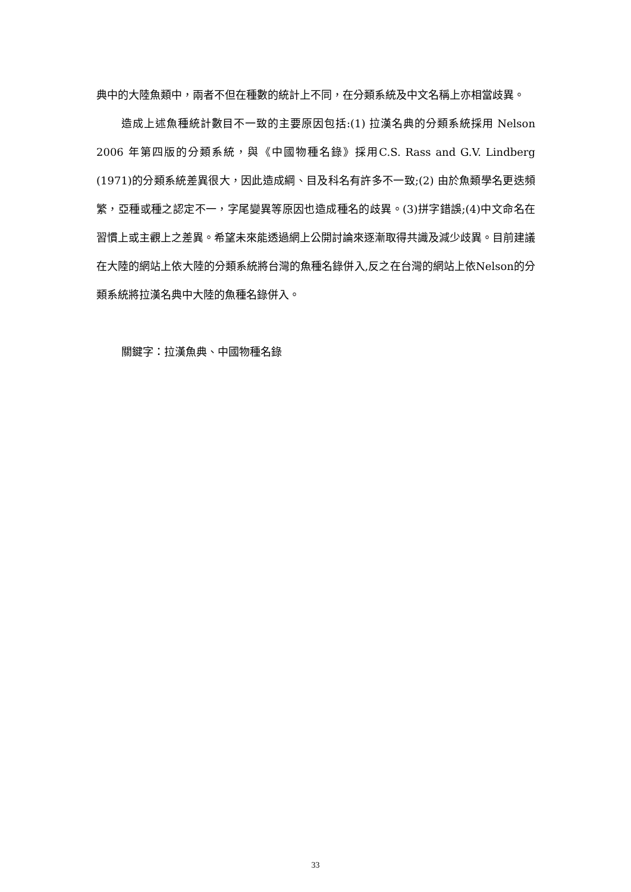典中的大陸魚類中，兩者不但在種數的統計上不同，在分類系統及中文名稱上亦相當歧異。
造成上述魚種統計數目不一致的主要原因包括:(1) 拉漢名典的分類系統採用 Nelson 2006 年第四版的分類系統，與《中國物種名錄》採用C.S. Rass and G.V. Lindberg (1971)的分類系統差異很大，因此造成綱、目及科名有許多不一致;(2) 由於魚類學名更迭頻繁，亞種或種之認定不一，字尾變異等原因也造成種名的歧異。(3)拼字錯誤;(4)中文命名在習慣上或主觀上之差異。希望未來能透過網上公開討論來逐漸取得共識及減少歧異。目前建議在大陸的網站上依大陸的分類系統將台灣的魚種名錄併入,反之在台灣的網站上依Nelson的分類系統將拉漢名典中大陸的魚種名錄併入。
關鍵字：拉漢魚典、中國物種名錄
33